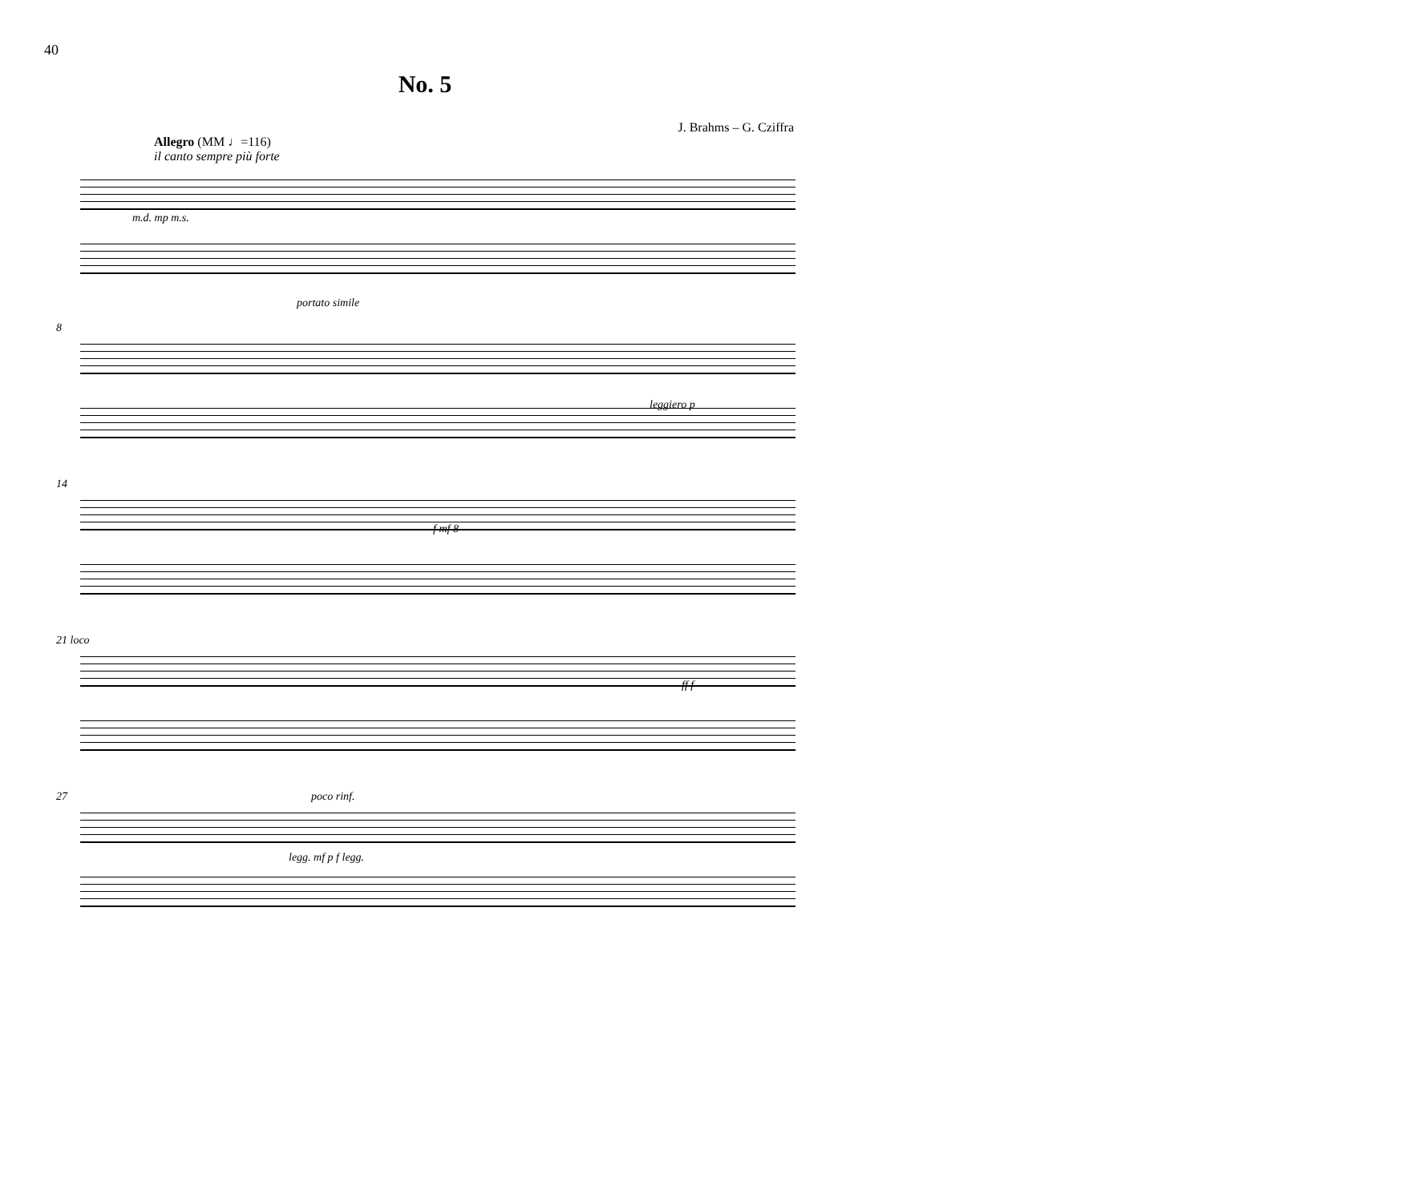40
No. 5
J. Brahms – G. Cziffra
Allegro (MM ♩=116)
il canto sempre più forte
m.d. mp m.s.
portato simile
8
leggiero p
14
f mf 8
21 loco
ff f
27 poco rinf.
legg. mf p f legg.